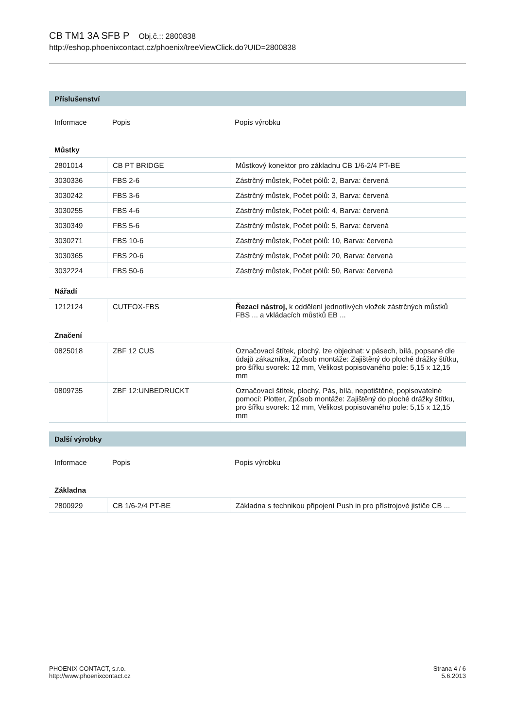CB TM1 3A SFB P Obj.č.:: 2800838
http://eshop.phoenixcontact.cz/phoenix/treeViewClick.do?UID=2800838
Příslušenství
| Informace | Popis | Popis výrobku |
Můstky
| 2801014 | CB PT BRIDGE | Můstkový konektor pro základnu CB 1/6-2/4 PT-BE |
| 3030336 | FBS 2-6 | Zástrčný můstek, Počet pólů: 2, Barva: červená |
| 3030242 | FBS 3-6 | Zástrčný můstek, Počet pólů: 3, Barva: červená |
| 3030255 | FBS 4-6 | Zástrčný můstek, Počet pólů: 4, Barva: červená |
| 3030349 | FBS 5-6 | Zástrčný můstek, Počet pólů: 5, Barva: červená |
| 3030271 | FBS 10-6 | Zástrčný můstek, Počet pólů: 10, Barva: červená |
| 3030365 | FBS 20-6 | Zástrčný můstek, Počet pólů: 20, Barva: červená |
| 3032224 | FBS 50-6 | Zástrčný můstek, Počet pólů: 50, Barva: červená |
Nářadí
| 1212124 | CUTFOX-FBS | Řezací nástroj, k oddělení jednotlivých vložek zástrčných můstků FBS ... a vkládacích můstků EB ... |
Značení
| 0825018 | ZBF 12 CUS | Označovací štítek, plochý, lze objednat: v pásech, bílá, popsané dle údajů zákazníka, Způsob montáže: Zajištěný do ploché drážky štítku, pro šířku svorek: 12 mm, Velikost popisovaného pole: 5,15 x 12,15 mm |
| 0809735 | ZBF 12:UNBEDRUCKT | Označovací štítek, plochý, Pás, bílá, nepotištěné, popisovatelné pomocí: Plotter, Způsob montáže: Zajištěný do ploché drážky štítku, pro šířku svorek: 12 mm, Velikost popisovaného pole: 5,15 x 12,15 mm |
Další výrobky
| Informace | Popis | Popis výrobku |
Základna
| 2800929 | CB 1/6-2/4 PT-BE | Základna s technikou připojení Push in pro přístrojové jističe CB ... |
Strana 4 / 6
5.6.2013
PHOENIX CONTACT, s.r.o.
http://www.phoenixcontact.cz